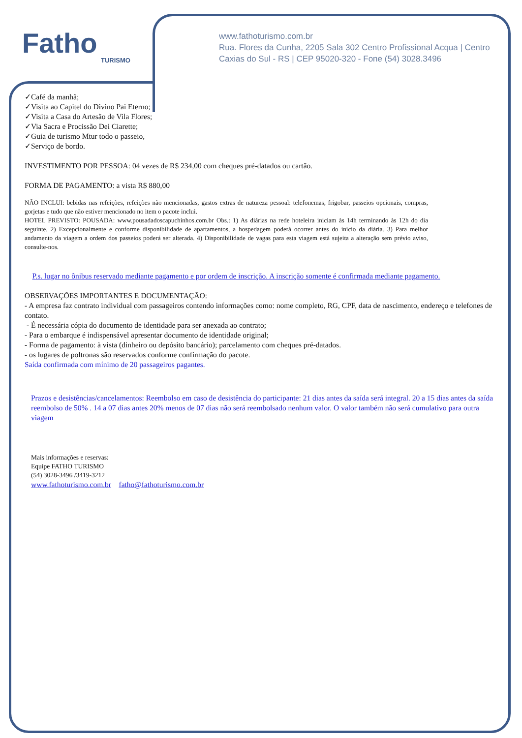Fatho
TURISMO
www.fathoturismo.com.br
Rua. Flores da Cunha, 2205 Sala 302 Centro Profissional Acqua | Centro
Caxias do Sul - RS | CEP 95020-320 - Fone (54) 3028.3496
✓Café da manhã;
✓Visita ao Capitel do Divino Pai Eterno;
✓Visita a Casa do Artesão de Vila Flores;
✓Via Sacra e Procissão Dei Ciarette;
✓Guia de turismo Mtur todo o passeio,
✓Serviço de bordo.
INVESTIMENTO POR PESSOA: 04 vezes de R$ 234,00 com cheques pré-datados ou cartão.
FORMA DE PAGAMENTO: a vista R$ 880,00
NÃO INCLUI: bebidas nas refeições, refeições não mencionadas, gastos extras de natureza pessoal: telefonemas, frigobar, passeios opcionais, compras, gorjetas e tudo que não estiver mencionado no item o pacote inclui.
HOTEL PREVISTO: POUSADA: www.pousadadoscapuchinhos.com.br Obs.: 1) As diárias na rede hoteleira iniciam às 14h terminando às 12h do dia seguinte. 2) Excepcionalmente e conforme disponibilidade de apartamentos, a hospedagem poderá ocorrer antes do início da diária. 3) Para melhor andamento da viagem a ordem dos passeios poderá ser alterada. 4) Disponibilidade de vagas para esta viagem está sujeita a alteração sem prévio aviso, consulte-nos.
P.s. lugar no ônibus reservado mediante pagamento e por ordem de inscrição. A inscrição somente é confirmada mediante pagamento.
OBSERVAÇÕES IMPORTANTES E DOCUMENTAÇÃO:
- A empresa faz contrato individual com passageiros contendo informações como: nome completo, RG, CPF, data de nascimento, endereço e telefones de contato.
- É necessária cópia do documento de identidade para ser anexada ao contrato;
- Para o embarque é indispensável apresentar documento de identidade original;
- Forma de pagamento: à vista (dinheiro ou depósito bancário); parcelamento com cheques pré-datados.
- os lugares de poltronas são reservados conforme confirmação do pacote.
Saída confirmada com mínimo de 20 passageiros pagantes.
Prazos e desistências/cancelamentos: Reembolso em caso de desistência do participante: 21 dias antes da saída será integral. 20 a 15 dias antes da saída reembolso de 50% . 14 a 07 dias antes 20% menos de 07 dias não será reembolsado nenhum valor. O valor também não será cumulativo para outra viagem
Mais informações e reservas:
Equipe FATHO TURISMO
(54) 3028-3496 /3419-3212
www.fathoturismo.com.br fatho@fathoturismo.com.br